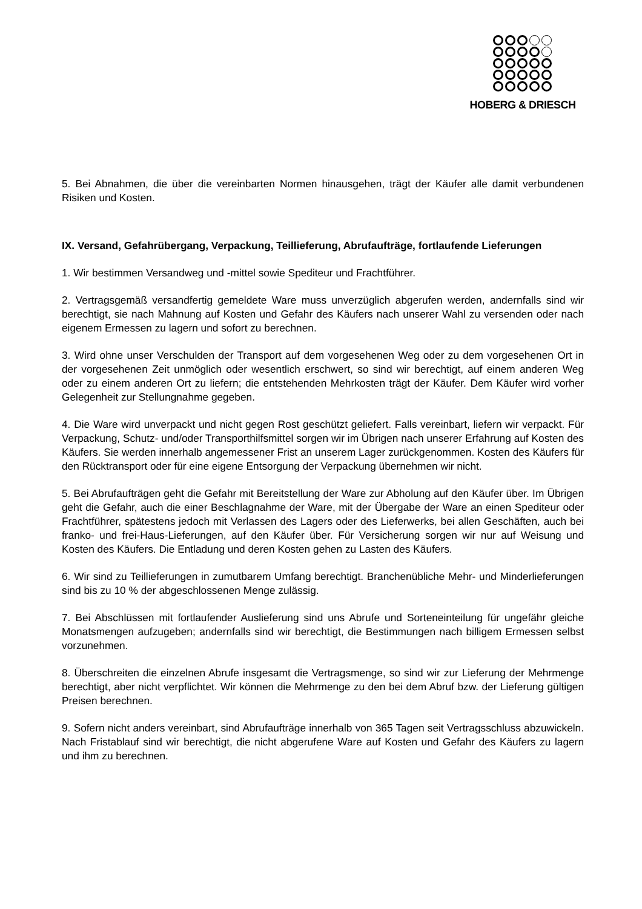HOBERG & DRIESCH
5. Bei Abnahmen, die über die vereinbarten Normen hinausgehen, trägt der Käufer alle damit verbundenen Risiken und Kosten.
IX. Versand, Gefahrübergang, Verpackung, Teillieferung, Abrufaufträge, fortlaufende Lieferungen
1. Wir bestimmen Versandweg und -mittel sowie Spediteur und Frachtführer.
2. Vertragsgemäß versandfertig gemeldete Ware muss unverzüglich abgerufen werden, andernfalls sind wir berechtigt, sie nach Mahnung auf Kosten und Gefahr des Käufers nach unserer Wahl zu versenden oder nach eigenem Ermessen zu lagern und sofort zu berechnen.
3. Wird ohne unser Verschulden der Transport auf dem vorgesehenen Weg oder zu dem vorgesehenen Ort in der vorgesehenen Zeit unmöglich oder wesentlich erschwert, so sind wir berechtigt, auf einem anderen Weg oder zu einem anderen Ort zu liefern; die entstehenden Mehrkosten trägt der Käufer. Dem Käufer wird vorher Gelegenheit zur Stellungnahme gegeben.
4. Die Ware wird unverpackt und nicht gegen Rost geschützt geliefert. Falls vereinbart, liefern wir verpackt. Für Verpackung, Schutz- und/oder Transporthilfsmittel sorgen wir im Übrigen nach unserer Erfahrung auf Kosten des Käufers. Sie werden innerhalb angemessener Frist an unserem Lager zurückgenommen. Kosten des Käufers für den Rücktransport oder für eine eigene Entsorgung der Verpackung übernehmen wir nicht.
5. Bei Abrufaufträgen geht die Gefahr mit Bereitstellung der Ware zur Abholung auf den Käufer über. Im Übrigen geht die Gefahr, auch die einer Beschlagnahme der Ware, mit der Übergabe der Ware an einen Spediteur oder Frachtführer, spätestens jedoch mit Verlassen des Lagers oder des Lieferwerks, bei allen Geschäften, auch bei franko- und frei-Haus-Lieferungen, auf den Käufer über. Für Versicherung sorgen wir nur auf Weisung und Kosten des Käufers. Die Entladung und deren Kosten gehen zu Lasten des Käufers.
6. Wir sind zu Teillieferungen in zumutbarem Umfang berechtigt. Branchenübliche Mehr- und Minderlieferungen sind bis zu 10 % der abgeschlossenen Menge zulässig.
7. Bei Abschlüssen mit fortlaufender Auslieferung sind uns Abrufe und Sorteneinteilung für ungefähr gleiche Monatsmengen aufzugeben; andernfalls sind wir berechtigt, die Bestimmungen nach billigem Ermessen selbst vorzunehmen.
8. Überschreiten die einzelnen Abrufe insgesamt die Vertragsmenge, so sind wir zur Lieferung der Mehrmenge berechtigt, aber nicht verpflichtet. Wir können die Mehrmenge zu den bei dem Abruf bzw. der Lieferung gültigen Preisen berechnen.
9. Sofern nicht anders vereinbart, sind Abrufaufträge innerhalb von 365 Tagen seit Vertragsschluss abzuwickeln. Nach Fristablauf sind wir berechtigt, die nicht abgerufene Ware auf Kosten und Gefahr des Käufers zu lagern und ihm zu berechnen.